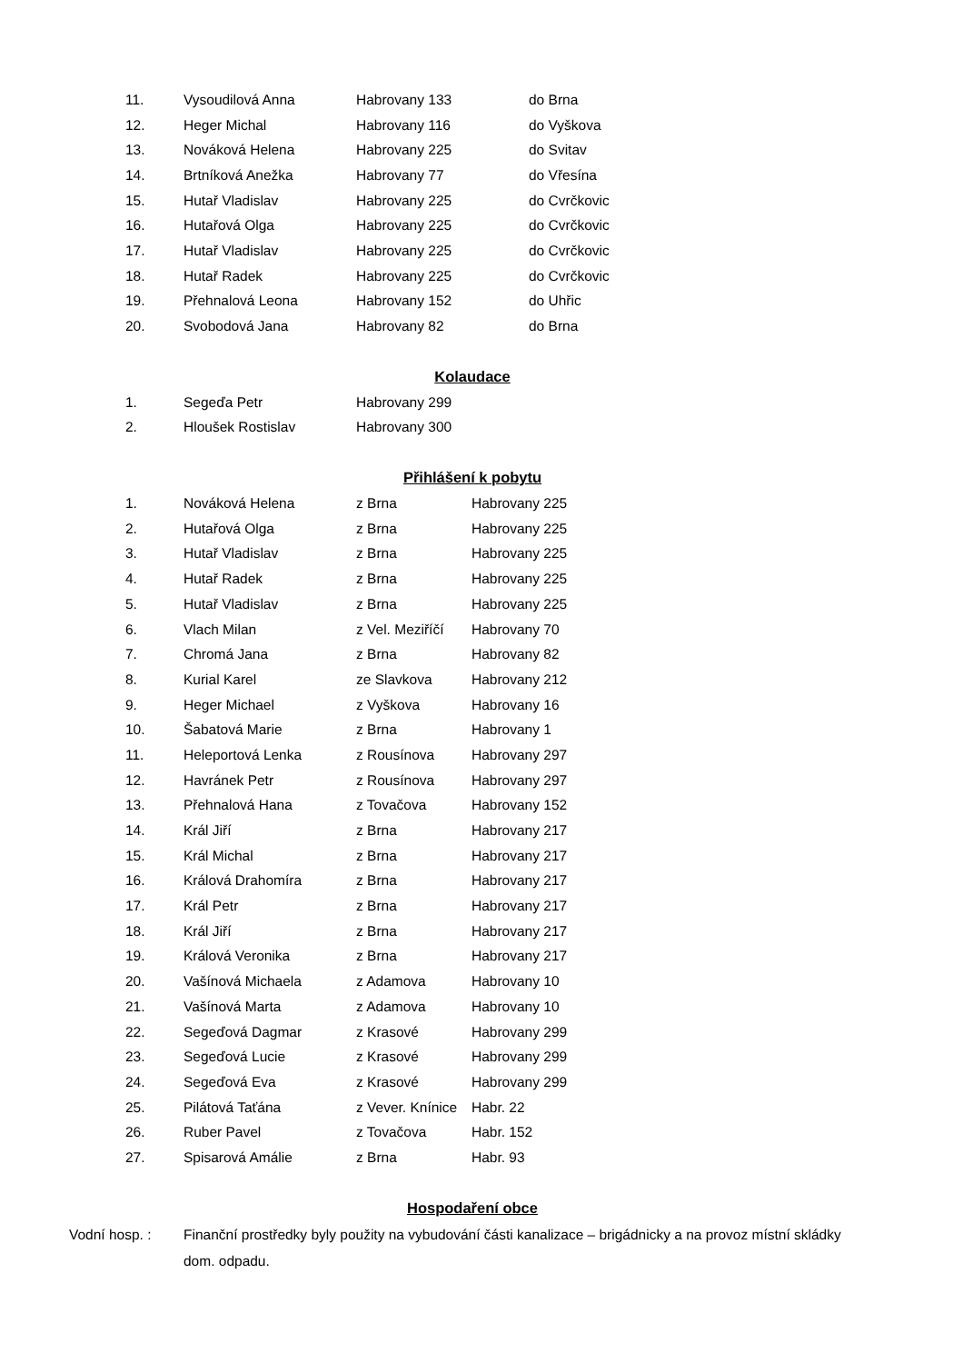| 11. | Vysoudilová Anna | Habrovany 133 | do Brna |
| 12. | Heger Michal | Habrovany 116 | do Vyškova |
| 13. | Nováková Helena | Habrovany 225 | do Svitav |
| 14. | Brtníková Anežka | Habrovany 77 | do Vřesína |
| 15. | Hutař Vladislav | Habrovany 225 | do Cvrčkovic |
| 16. | Hutařová Olga | Habrovany 225 | do Cvrčkovic |
| 17. | Hutař Vladislav | Habrovany 225 | do Cvrčkovic |
| 18. | Hutař Radek | Habrovany 225 | do Cvrčkovic |
| 19. | Přehnalová Leona | Habrovany 152 | do Uhřic |
| 20. | Svobodová Jana | Habrovany 82 | do Brna |
Kolaudace
| 1. | Segeďa Petr | Habrovany 299 |
| 2. | Hloušek Rostislav | Habrovany 300 |
Přihlášení k pobytu
| 1. | Nováková Helena | z Brna | Habrovany 225 |
| 2. | Hutařová Olga | z Brna | Habrovany 225 |
| 3. | Hutař Vladislav | z Brna | Habrovany 225 |
| 4. | Hutař Radek | z Brna | Habrovany 225 |
| 5. | Hutař Vladislav | z Brna | Habrovany 225 |
| 6. | Vlach Milan | z Vel. Meziříčí | Habrovany 70 |
| 7. | Chromá Jana | z Brna | Habrovany 82 |
| 8. | Kurial Karel | ze Slavkova | Habrovany 212 |
| 9. | Heger Michael | z Vyškova | Habrovany 16 |
| 10. | Šabatová Marie | z Brna | Habrovany 1 |
| 11. | Heleportová Lenka | z Rousínova | Habrovany 297 |
| 12. | Havránek Petr | z Rousínova | Habrovany 297 |
| 13. | Přehnalová Hana | z Tovačova | Habrovany 152 |
| 14. | Král Jiří | z Brna | Habrovany 217 |
| 15. | Král Michal | z Brna | Habrovany 217 |
| 16. | Králová Drahomíra | z Brna | Habrovany 217 |
| 17. | Král Petr | z Brna | Habrovany 217 |
| 18. | Král Jiří | z Brna | Habrovany 217 |
| 19. | Králová Veronika | z Brna | Habrovany 217 |
| 20. | Vašínová Michaela | z Adamova | Habrovany 10 |
| 21. | Vašínová Marta | z Adamova | Habrovany 10 |
| 22. | Segeďová Dagmar | z Krasové | Habrovany 299 |
| 23. | Segeďová Lucie | z Krasové | Habrovany 299 |
| 24. | Segeďová Eva | z Krasové | Habrovany 299 |
| 25. | Pilátová Taťána | z Vever. Knínice | Habr. 22 |
| 26. | Ruber Pavel | z Tovačova | Habr. 152 |
| 27. | Spisarová Amálie | z Brna | Habr. 93 |
Hospodaření obce
Vodní hosp. : Finanční prostředky byly použity na vybudování části kanalizace – brigádnicky a na provoz místní skládky dom. odpadu.